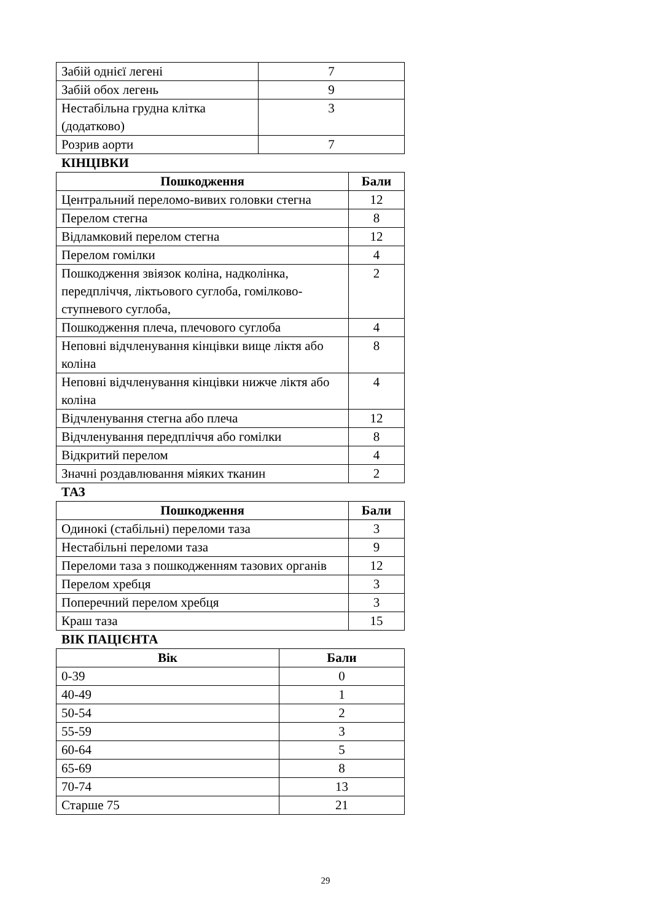| Забій однієї легені | 7 |
| Забій обох легень | 9 |
| Нестабільна грудна клітка (додатково) | 3 |
| Розрив аорти | 7 |
КІНЦІВКИ
| Пошкодження | Бали |
| --- | --- |
| Центральний переломо-вивих головки стегна | 12 |
| Перелом стегна | 8 |
| Відламковий перелом стегна | 12 |
| Перелом гомілки | 4 |
| Пошкодження звіязок коліна, надколінка, передпліччя, ліктьового суглоба, гомілково-ступневого суглоба, | 2 |
| Пошкодження плеча, плечового суглоба | 4 |
| Неповні відчленування кінцівки вище ліктя або коліна | 8 |
| Неповні відчленування кінцівки нижче ліктя або коліна | 4 |
| Відчленування стегна або плеча | 12 |
| Відчленування передпліччя або гомілки | 8 |
| Відкритий перелом | 4 |
| Значні роздавлювання міяких тканин | 2 |
ТАЗ
| Пошкодження | Бали |
| --- | --- |
| Одинокі (стабільні) переломи таза | 3 |
| Нестабільні переломи таза | 9 |
| Переломи таза з пошкодженням тазових органів | 12 |
| Перелом хребця | 3 |
| Поперечний перелом хребця | 3 |
| Краш таза | 15 |
ВІК ПАЦІЄНТА
| Вік | Бали |
| --- | --- |
| 0-39 | 0 |
| 40-49 | 1 |
| 50-54 | 2 |
| 55-59 | 3 |
| 60-64 | 5 |
| 65-69 | 8 |
| 70-74 | 13 |
| Старше 75 | 21 |
29